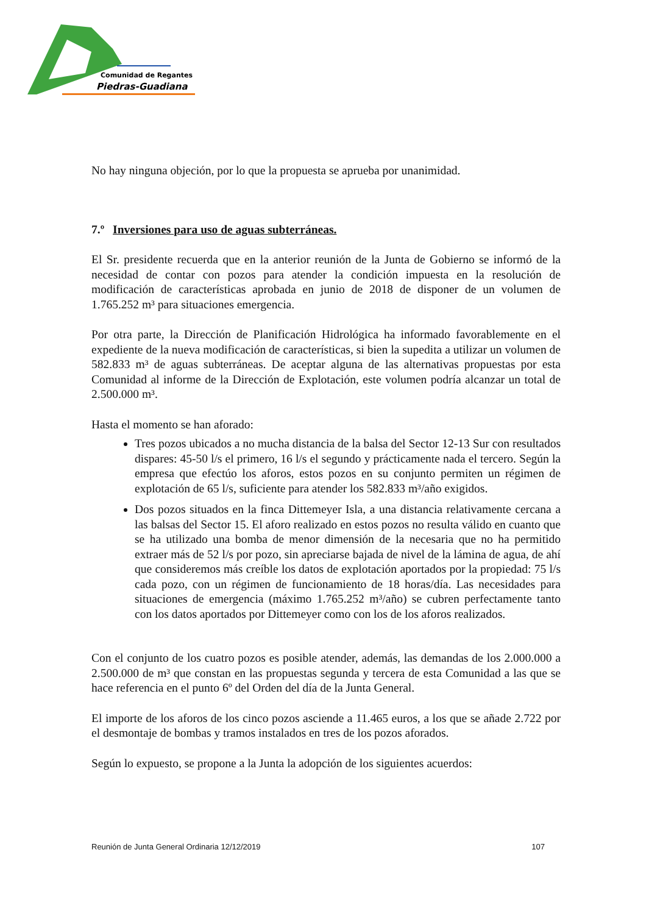Comunidad de Regantes
Piedras-Guadiana
No hay ninguna objeción, por lo que la propuesta se aprueba por unanimidad.
7.º Inversiones para uso de aguas subterráneas.
El Sr. presidente recuerda que en la anterior reunión de la Junta de Gobierno se informó de la necesidad de contar con pozos para atender la condición impuesta en la resolución de modificación de características aprobada en junio de 2018 de disponer de un volumen de 1.765.252 m³ para situaciones emergencia.
Por otra parte, la Dirección de Planificación Hidrológica ha informado favorablemente en el expediente de la nueva modificación de características, si bien la supedita a utilizar un volumen de 582.833 m³ de aguas subterráneas. De aceptar alguna de las alternativas propuestas por esta Comunidad al informe de la Dirección de Explotación, este volumen podría alcanzar un total de 2.500.000 m³.
Hasta el momento se han aforado:
Tres pozos ubicados a no mucha distancia de la balsa del Sector 12-13 Sur con resultados dispares: 45-50 l/s el primero, 16 l/s el segundo y prácticamente nada el tercero. Según la empresa que efectúo los aforos, estos pozos en su conjunto permiten un régimen de explotación de 65 l/s, suficiente para atender los 582.833 m³/año exigidos.
Dos pozos situados en la finca Dittemeyer Isla, a una distancia relativamente cercana a las balsas del Sector 15. El aforo realizado en estos pozos no resulta válido en cuanto que se ha utilizado una bomba de menor dimensión de la necesaria que no ha permitido extraer más de 52 l/s por pozo, sin apreciarse bajada de nivel de la lámina de agua, de ahí que consideremos más creíble los datos de explotación aportados por la propiedad: 75 l/s cada pozo, con un régimen de funcionamiento de 18 horas/día. Las necesidades para situaciones de emergencia (máximo 1.765.252 m³/año) se cubren perfectamente tanto con los datos aportados por Dittemeyer como con los de los aforos realizados.
Con el conjunto de los cuatro pozos es posible atender, además, las demandas de los 2.000.000 a 2.500.000 de m³ que constan en las propuestas segunda y tercera de esta Comunidad a las que se hace referencia en el punto 6º del Orden del día de la Junta General.
El importe de los aforos de los cinco pozos asciende a 11.465 euros, a los que se añade 2.722 por el desmontaje de bombas y tramos instalados en tres de los pozos aforados.
Según lo expuesto, se propone a la Junta la adopción de los siguientes acuerdos:
Reunión de Junta General Ordinaria 12/12/2019 107